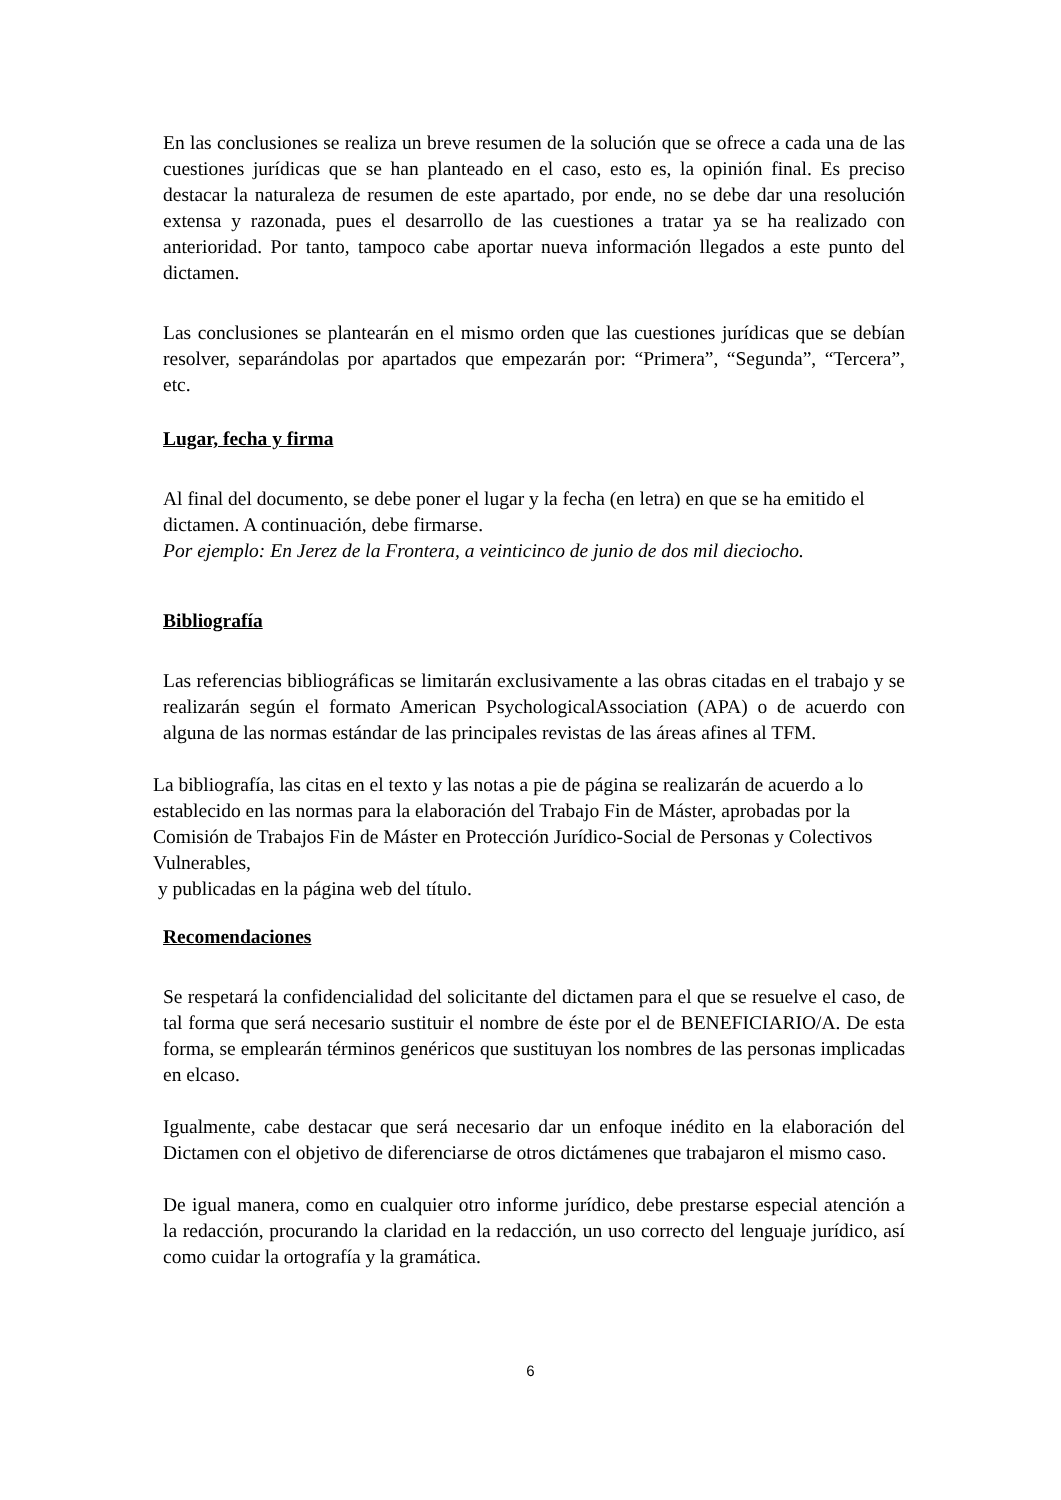En las conclusiones se realiza un breve resumen de la solución que se ofrece a cada una de las cuestiones jurídicas que se han planteado en el caso, esto es, la opinión final. Es preciso destacar la naturaleza de resumen de este apartado, por ende, no se debe dar una resolución extensa y razonada, pues el desarrollo de las cuestiones a tratar ya se ha realizado con anterioridad. Por tanto, tampoco cabe aportar nueva información llegados a este punto del dictamen.
Las conclusiones se plantearán en el mismo orden que las cuestiones jurídicas que se debían resolver, separándolas por apartados que empezarán por: “Primera”, “Segunda”, “Tercera”, etc.
Lugar, fecha y firma
Al final del documento, se debe poner el lugar y la fecha (en letra) en que se ha emitido el dictamen. A continuación, debe firmarse.
Por ejemplo: En Jerez de la Frontera, a veinticinco de junio de dos mil dieciocho.
Bibliografía
Las referencias bibliográficas se limitarán exclusivamente a las obras citadas en el trabajo y se realizarán según el formato American PsychologicalAssociation (APA) o de acuerdo con alguna de las normas estándar de las principales revistas de las áreas afines al TFM.
La bibliografía, las citas en el texto y las notas a pie de página se realizarán de acuerdo a lo establecido en las normas para la elaboración del Trabajo Fin de Máster, aprobadas por la Comisión de Trabajos Fin de Máster en Protección Jurídico-Social de Personas y Colectivos Vulnerables,
y publicadas en la página web del título.
Recomendaciones
Se respetará la confidencialidad del solicitante del dictamen para el que se resuelve el caso, de tal forma que será necesario sustituir el nombre de éste por el de BENEFICIARIO/A. De esta forma, se emplearán términos genéricos que sustituyan los nombres de las personas implicadas en elcaso.
Igualmente, cabe destacar que será necesario dar un enfoque inédito en la elaboración del Dictamen con el objetivo de diferenciarse de otros dictámenes que trabajaron el mismo caso.
De igual manera, como en cualquier otro informe jurídico, debe prestarse especial atención a la redacción, procurando la claridad en la redacción, un uso correcto del lenguaje jurídico, así como cuidar la ortografía y la gramática.
6